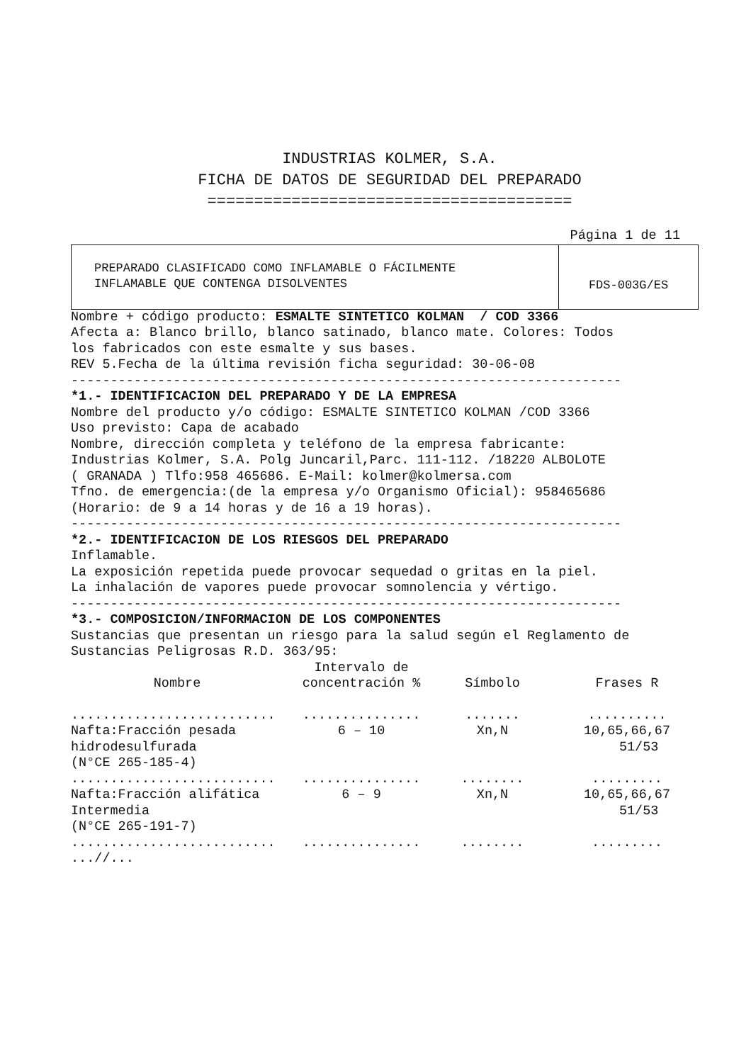INDUSTRIAS KOLMER, S.A.
FICHA DE DATOS DE SEGURIDAD DEL PREPARADO
=======================================
Página 1 de 11
PREPARADO CLASIFICADO COMO INFLAMABLE O FÁCILMENTE
INFLAMABLE QUE CONTENGA DISOLVENTES
FDS-003G/ES
Nombre + código producto: ESMALTE SINTETICO KOLMAN / COD 3366
Afecta a: Blanco brillo, blanco satinado, blanco mate. Colores: Todos los fabricados con este esmalte y sus bases. REV 5.Fecha de la última revisión ficha seguridad: 30-06-08 ----------------------------------------------------------------------
*1.- IDENTIFICACION DEL PREPARADO Y DE LA EMPRESA
Nombre del producto y/o código: ESMALTE SINTETICO KOLMAN /COD 3366 Uso previsto: Capa de acabado Nombre, dirección completa y teléfono de la empresa fabricante: Industrias Kolmer, S.A. Polg Juncaril,Parc. 111-112. /18220 ALBOLOTE ( GRANADA ) Tlfo:958 465686. E-Mail: kolmer@kolmersa.com Tfno. de emergencia:(de la empresa y/o Organismo Oficial): 958465686 (Horario: de 9 a 14 horas y de 16 a 19 horas). ----------------------------------------------------------------------
*2.- IDENTIFICACION DE LOS RIESGOS DEL PREPARADO
Inflamable. La exposición repetida puede provocar sequedad o gritas en la piel. La inhalación de vapores puede provocar somnolencia y vértigo. ----------------------------------------------------------------------
*3.- COMPOSICION/INFORMACION DE LOS COMPONENTES
Sustancias que presentan un riesgo para la salud según el Reglamento de Sustancias Peligrosas R.D. 363/95:
| Nombre | Intervalo de concentración % | Símbolo | Frases R |
| --- | --- | --- | --- |
| .......................... | ............... | ....... | .......... |
| Nafta:Fracción pesada hidrodesulfurada (N°CE 265-185-4) | 6 – 10 | Xn,N | 10,65,66,67 51/53 |
| .......................... | ............... | ........ | ......... |
| Nafta:Fracción alifática Intermedia (N°CE 265-191-7) | 6 – 9 | Xn,N | 10,65,66,67 51/53 |
| .......................... | ............... | ........ | ......... |
...//...